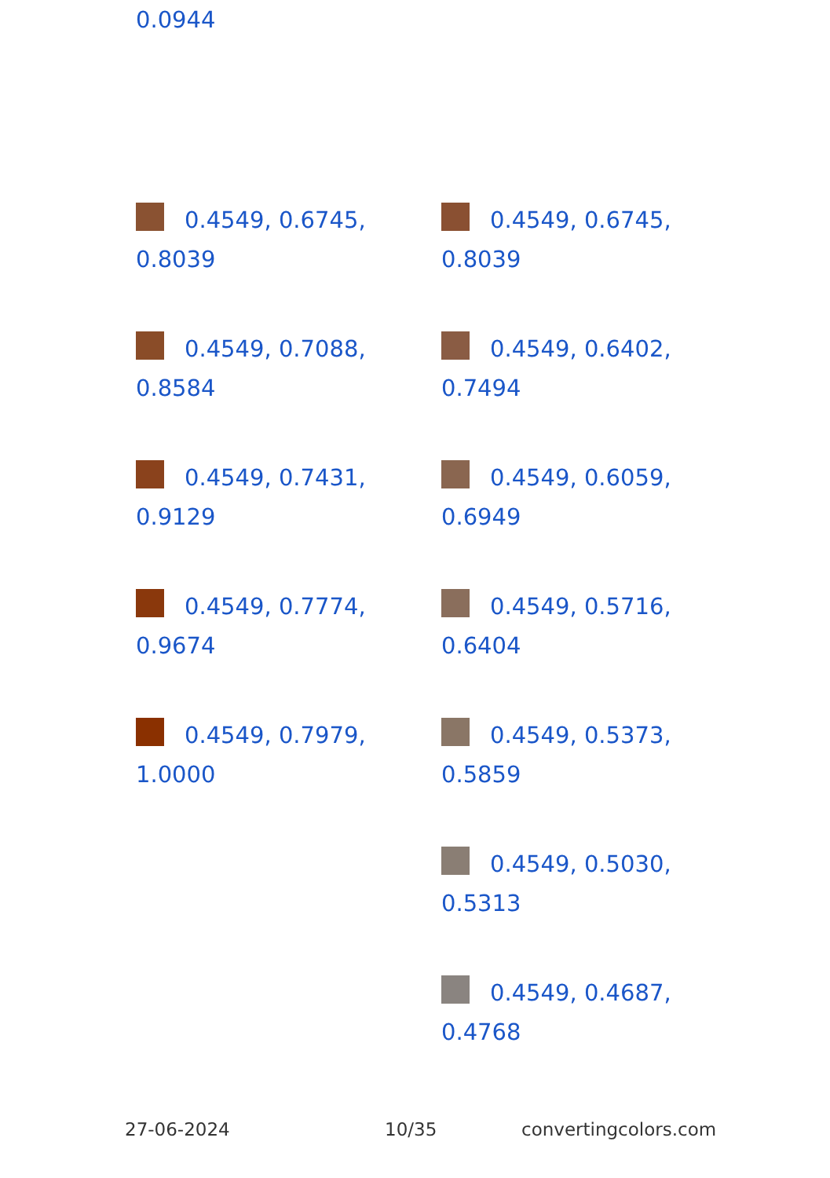0.0944
0.4549, 0.6745,
0.8039
0.4549, 0.7088,
0.8584
0.4549, 0.7431,
0.9129
0.4549, 0.7774,
0.9674
0.4549, 0.7979,
1.0000
0.4549, 0.6745,
0.8039
0.4549, 0.6402,
0.7494
0.4549, 0.6059,
0.6949
0.4549, 0.5716,
0.6404
0.4549, 0.5373,
0.5859
0.4549, 0.5030,
0.5313
0.4549, 0.4687,
0.4768
27-06-2024 10/35 convertingcolors.com